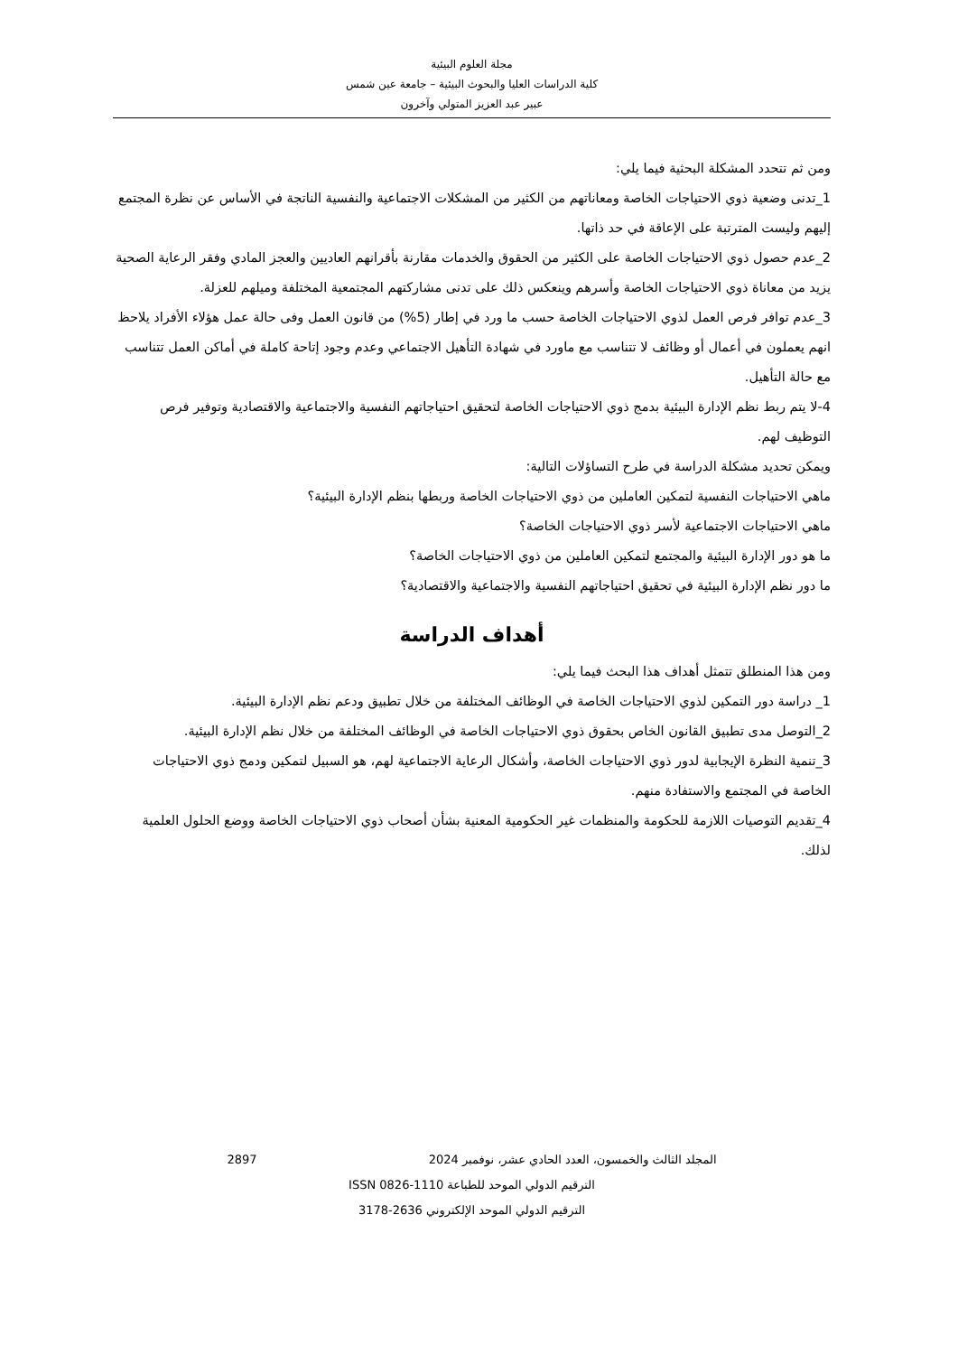مجلة العلوم البيئية
كلية الدراسات العليا والبحوث البيئية – جامعة عين شمس
عبير عبد العزيز المتولي وآخرون
ومن ثم تتحدد المشكلة البحثية فيما يلي:
1_تدنى وضعية ذوي الاحتياجات الخاصة ومعاناتهم من الكثير من المشكلات الاجتماعية والنفسية الناتجة في الأساس عن نظرة المجتمع إليهم وليست المترتبة على الإعاقة في حد ذاتها.
2_عدم حصول ذوي الاحتياجات الخاصة على الكثير من الحقوق والخدمات مقارنة بأقرانهم العاديين والعجز المادي وفقر الرعاية الصحية يزيد من معاناة ذوي الاحتياجات الخاصة وأسرهم وينعكس ذلك على تدنى مشاركتهم المجتمعية المختلفة وميلهم للعزلة.
3_عدم توافر فرص العمل لذوي الاحتياجات الخاصة حسب ما ورد في إطار (5%) من قانون العمل وفى حالة عمل هؤلاء الأفراد يلاحظ انهم يعملون في أعمال أو وظائف لا تتناسب مع ماورد في شهادة التأهيل الاجتماعي وعدم وجود إتاحة كاملة في أماكن العمل تتناسب مع حالة التأهيل.
4-لا يتم ربط نظم الإدارة البيئية بدمج ذوي الاحتياجات الخاصة لتحقيق احتياجاتهم النفسية والاجتماعية والاقتصادية وتوفير فرص التوظيف لهم.
ويمكن تحديد مشكلة الدراسة في طرح التساؤلات التالية:
ماهي الاحتياجات النفسية لتمكين العاملين من ذوي الاحتياجات الخاصة وربطها بنظم الإدارة البيئية؟
ماهي الاحتياجات الاجتماعية لأسر ذوي الاحتياجات الخاصة؟
ما هو دور الإدارة البيئية والمجتمع لتمكين العاملين من ذوي الاحتياجات الخاصة؟
ما دور نظم الإدارة البيئية في تحقيق احتياجاتهم النفسية والاجتماعية والاقتصادية؟
أهداف الدراسة
ومن هذا المنطلق تتمثل أهداف هذا البحث فيما يلي:
1_ دراسة دور التمكين لذوي الاحتياجات الخاصة في الوظائف المختلفة من خلال تطبيق ودعم نظم الإدارة البيئية.
2_التوصل مدى تطبيق القانون الخاص بحقوق ذوي الاحتياجات الخاصة في الوظائف المختلفة من خلال نظم الإدارة البيئية.
3_تنمية النظرة الإيجابية لدور ذوي الاحتياجات الخاصة، وأشكال الرعاية الاجتماعية لهم، هو السبيل لتمكين ودمج ذوي الاحتياجات الخاصة في المجتمع والاستفادة منهم.
4_تقديم التوصيات اللازمة للحكومة والمنظمات غير الحكومية المعنية بشأن أصحاب ذوي الاحتياجات الخاصة ووضع الحلول العلمية لذلك.
المجلد الثالث والخمسون، العدد الحادي عشر، نوفمبر 2024 2897
الترقيم الدولي الموحد للطباعة 1110-0826 ISSN
الترقيم الدولي الموحد الإلكتروني 2636-3178